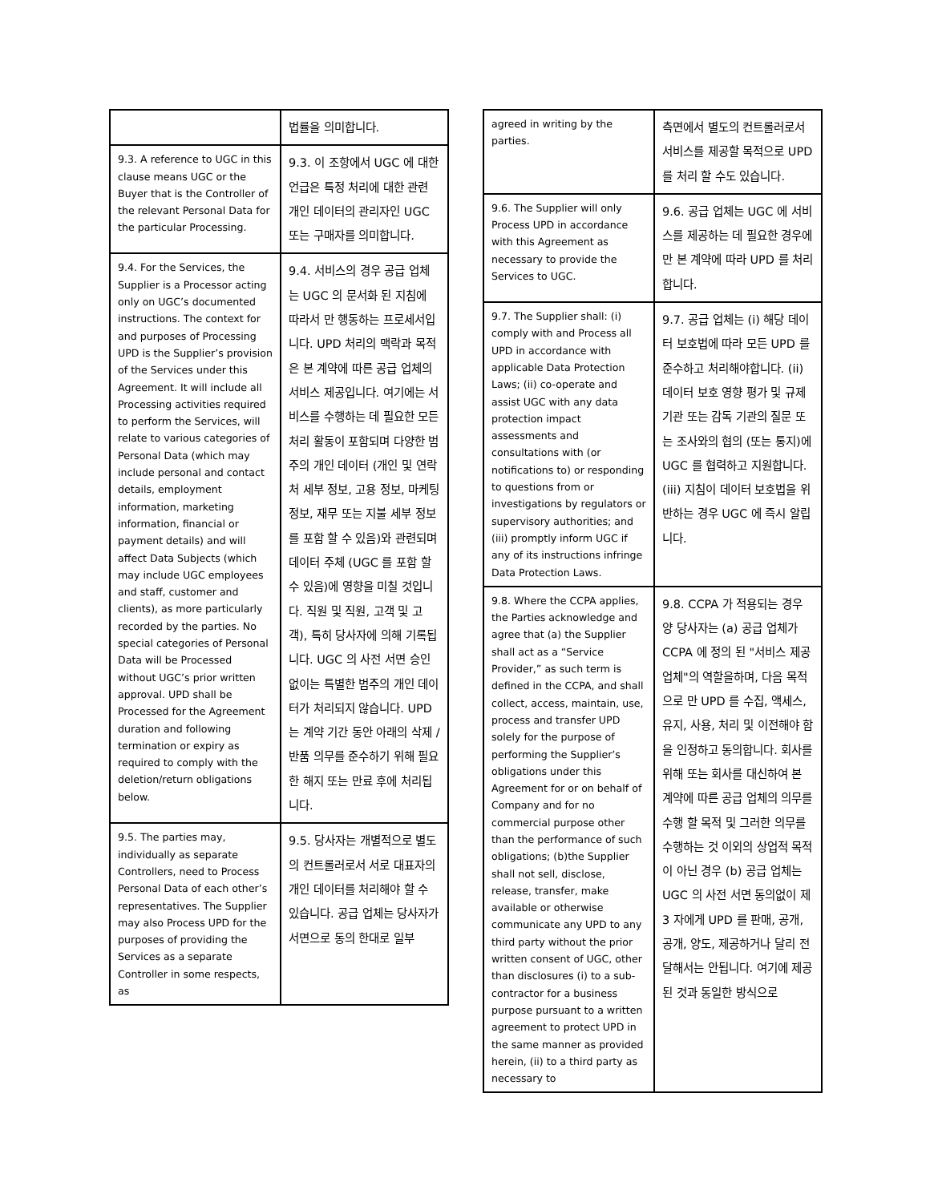| | 법률을 의미합니다. |
| 9.3. A reference to UGC in this clause means UGC or the Buyer that is the Controller of the relevant Personal Data for the particular Processing. | 9.3. 이 조항에서 UGC 에 대한 언급은 특정 처리에 대한 관련 개인 데이터의 관리자인 UGC 또는 구매자를 의미합니다. |
| 9.4. For the Services, the Supplier is a Processor acting only on UGC’s documented instructions. The context for and purposes of Processing UPD is the Supplier’s provision of the Services under this Agreement. It will include all Processing activities required to perform the Services, will relate to various categories of Personal Data (which may include personal and contact details, employment information, marketing information, financial or payment details) and will affect Data Subjects (which may include UGC employees and staff, customer and clients), as more particularly recorded by the parties. No special categories of Personal Data will be Processed without UGC’s prior written approval. UPD shall be Processed for the Agreement duration and following termination or expiry as required to comply with the deletion/return obligations below. | 9.4. 서비스의 경우 공급 업체는 UGC 의 문서화 된 지침에 따라서 만 행동하는 프로세서입니다. UPD 처리의 맥락과 목적은 본 계약에 따른 공급 업체의 서비스 제공입니다. 여기에는 서비스를 수행하는 데 필요한 모든 처리 활동이 포함되며 다양한 범주의 개인 데이터 (개인 및 연락처 세부 정보, 고용 정보, 마케팅 정보, 재무 또는 지불 세부 정보를 포함 할 수 있음)와 관련되며 데이터 주체 (UGC 를 포함 할 수 있음)에 영향을 미칠 것입니다. 직원 및 직원, 고객 및 고객), 특히 당사자에 의해 기록됩니다. UGC 의 사전 서면 승인 없이는 특별한 범주의 개인 데이터가 처리되지 않습니다. UPD 는 계약 기간 동안 아래의 삭제 / 반품 의무를 준수하기 위해 필요한 해지 또는 만료 후에 처리됩니다. |
| 9.5. The parties may, individually as separate Controllers, need to Process Personal Data of each other’s representatives. The Supplier may also Process UPD for the purposes of providing the Services as a separate Controller in some respects, as | 9.5. 당사자는 개별적으로 별도의 컨트롤러로서 서로 대표자의 개인 데이터를 처리해야 할 수 있습니다. 공급 업체는 당사자가 서면으로 동의 한대로 일부 |
| agreed in writing by the parties. | 측면에서 별도의 컨트롤러로서 서비스를 제공할 목적으로 UPD 를 처리 할 수도 있습니다. |
| 9.6. The Supplier will only Process UPD in accordance with this Agreement as necessary to provide the Services to UGC. | 9.6. 공급 업체는 UGC 에 서비스를 제공하는 데 필요한 경우에만 본 계약에 따라 UPD 를 처리합니다. |
| 9.7. The Supplier shall: (i) comply with and Process all UPD in accordance with applicable Data Protection Laws; (ii) co-operate and assist UGC with any data protection impact assessments and consultations with (or notifications to) or responding to questions from or investigations by regulators or supervisory authorities; and (iii) promptly inform UGC if any of its instructions infringe Data Protection Laws. | 9.7. 공급 업체는 (i) 해당 데이터 보호법에 따라 모든 UPD 를 준수하고 처리해야합니다. (ii) 데이터 보호 영향 평가 및 규제 기관 또는 감독 기관의 질문 또는 조사와의 협의 (또는 통지)에 UGC 를 협력하고 지원합니다. (iii) 지침이 데이터 보호법을 위반하는 경우 UGC 에 즉시 알립니다. |
| 9.8. Where the CCPA applies, the Parties acknowledge and agree that (a) the Supplier shall act as a “Service Provider,” as such term is defined in the CCPA, and shall collect, access, maintain, use, process and transfer UPD solely for the purpose of performing the Supplier’s obligations under this Agreement for or on behalf of Company and for no commercial purpose other than the performance of such obligations; (b)the Supplier shall not sell, disclose, release, transfer, make available or otherwise communicate any UPD to any third party without the prior written consent of UGC, other than disclosures (i) to a sub-contractor for a business purpose pursuant to a written agreement to protect UPD in the same manner as provided herein, (ii) to a third party as necessary to | 9.8. CCPA 가 적용되는 경우 양 당사자는 (a) 공급 업체가 CCPA 에 정의 된 "서비스 제공 업체"의 역할을하며, 다음 목적으로 만 UPD 를 수집, 액세스, 유지, 사용, 처리 및 이전해야 함을 인정하고 동의합니다. 회사를 위해 또는 회사를 대신하여 본 계약에 따른 공급 업체의 의무를 수행 할 목적 및 그러한 의무를 수행하는 것 이외의 상업적 목적이 아닌 경우 (b) 공급 업체는 UGC 의 사전 서면 동의없이 제 3 자에게 UPD 를 판매, 공개, 공개, 양도, 제공하거나 달리 전달해서는 안됩니다. 여기에 제공된 것과 동일한 방식으로 |